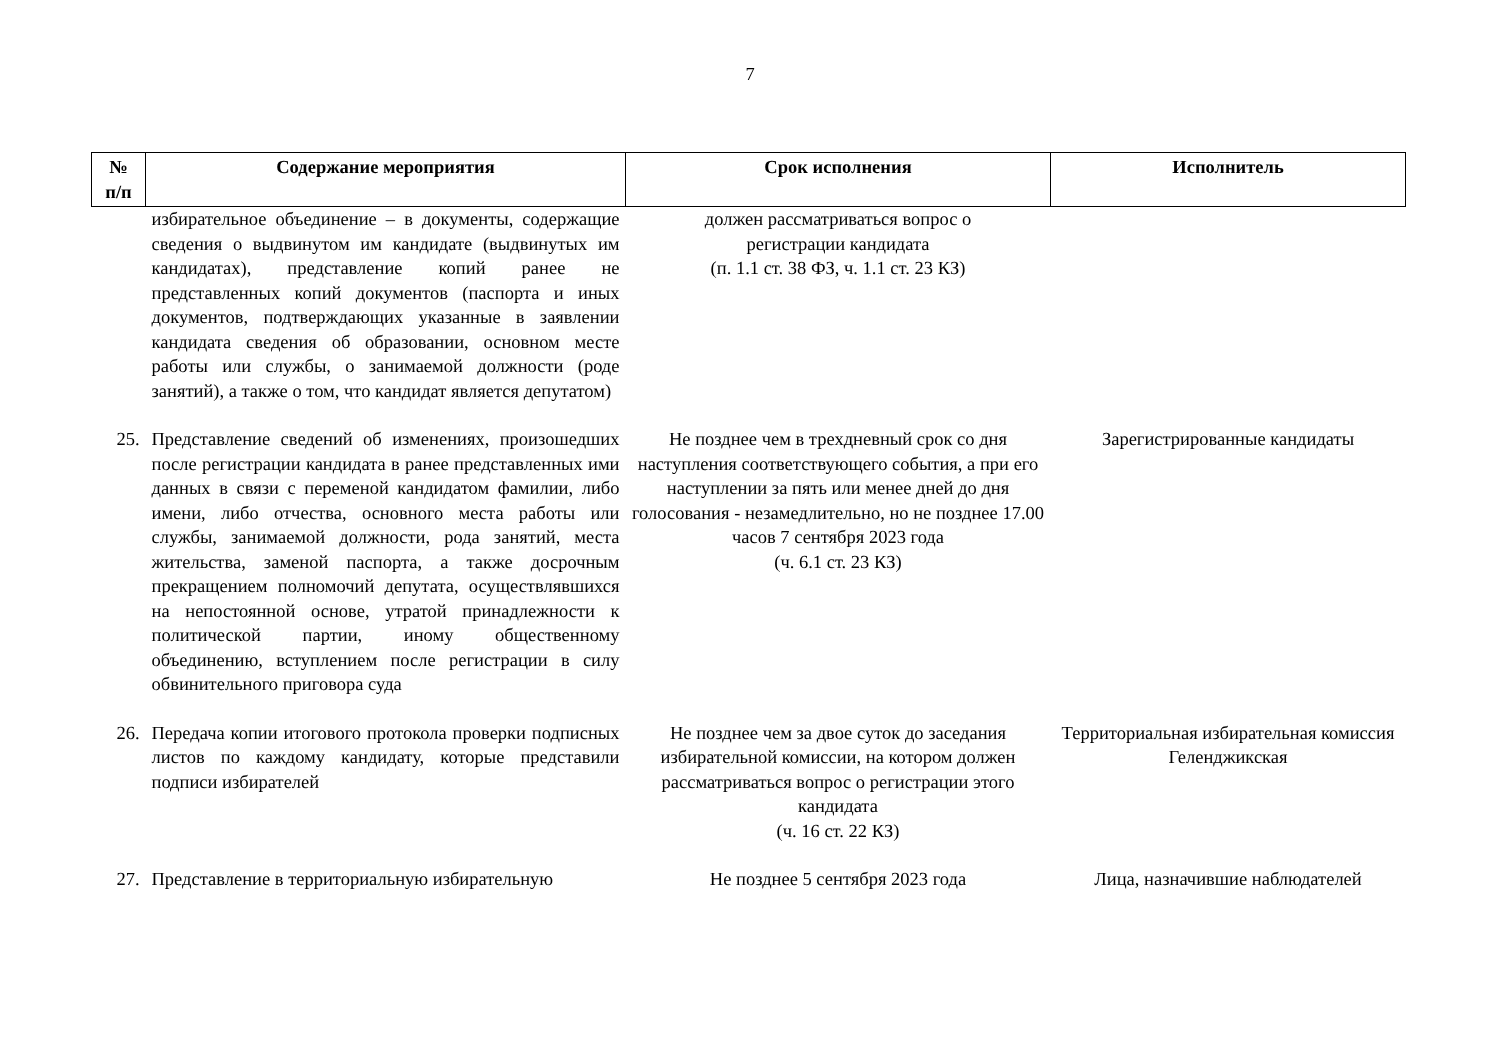7
| № п/п | Содержание мероприятия | Срок исполнения | Исполнитель |
| --- | --- | --- | --- |
| | избирательное объединение – в документы, содержащие сведения о выдвинутом им кандидате (выдвинутых им кандидатах), представление копий ранее не представленных копий документов (паспорта и иных документов, подтверждающих указанные в заявлении кандидата сведения об образовании, основном месте работы или службы, о занимаемой должности (роде занятий), а также о том, что кандидат является депутатом) | должен рассматриваться вопрос о регистрации кандидата (п. 1.1 ст. 38 ФЗ, ч. 1.1 ст. 23 КЗ) | |
| 25. | Представление сведений об изменениях, произошедших после регистрации кандидата в ранее представленных ими данных в связи с переменой кандидатом фамилии, либо имени, либо отчества, основного места работы или службы, занимаемой должности, рода занятий, места жительства, заменой паспорта, а также досрочным прекращением полномочий депутата, осуществлявшихся на непостоянной основе, утратой принадлежности к политической партии, иному общественному объединению, вступлением после регистрации в силу обвинительного приговора суда | Не позднее чем в трехдневный срок со дня наступления соответствующего события, а при его наступлении за пять или менее дней до дня голосования - незамедлительно, но не позднее 17.00 часов 7 сентября 2023 года (ч. 6.1 ст. 23 КЗ) | Зарегистрированные кандидаты |
| 26. | Передача копии итогового протокола проверки подписных листов по каждому кандидату, которые представили подписи избирателей | Не позднее чем за двое суток до заседания избирательной комиссии, на котором должен рассматриваться вопрос о регистрации этого кандидата (ч. 16 ст. 22 КЗ) | Территориальная избирательная комиссия Геленджикская |
| 27. | Представление в территориальную избирательную | Не позднее 5 сентября 2023 года | Лица, назначившие наблюдателей |